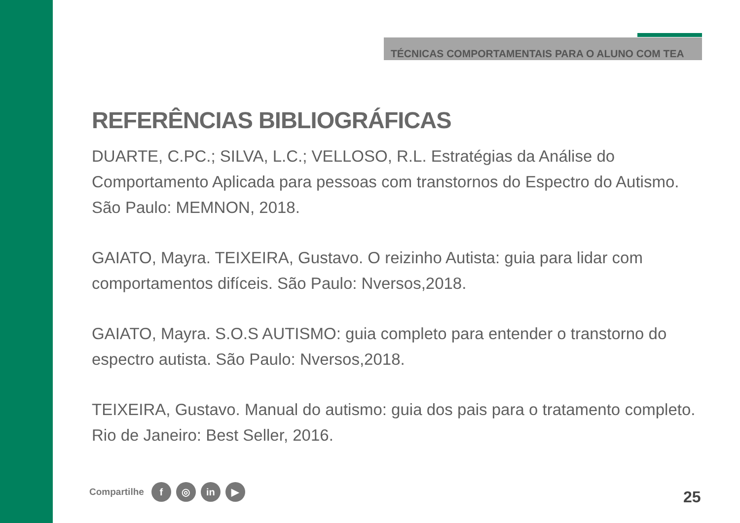TÉCNICAS COMPORTAMENTAIS PARA O ALUNO COM TEA
REFERÊNCIAS BIBLIOGRÁFICAS
DUARTE, C.PC.; SILVA, L.C.; VELLOSO, R.L. Estratégias da Análise do Comportamento Aplicada para pessoas com transtornos do Espectro do Autismo. São Paulo: MEMNON, 2018.
GAIATO, Mayra. TEIXEIRA, Gustavo. O reizinho Autista: guia para lidar com comportamentos difíceis. São Paulo: Nversos,2018.
GAIATO, Mayra. S.O.S AUTISMO: guia completo para entender o transtorno do espectro autista. São Paulo: Nversos,2018.
TEIXEIRA, Gustavo. Manual do autismo: guia dos pais para o tratamento completo. Rio de Janeiro: Best Seller, 2016.
Compartilhe f ◎ in ▶
25